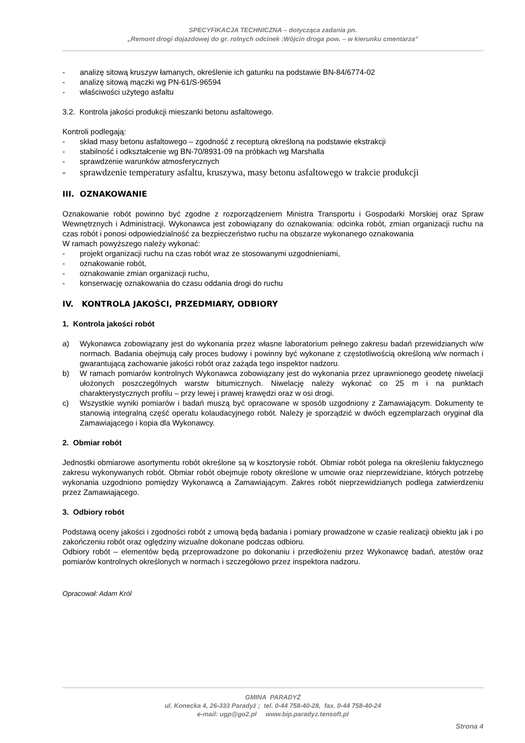SPECYFIKACJA TECHNICZNA – dotycząca zadania pn.
„Remont drogi dojazdowej do gr. rolnych odcinek :Wójcin droga pow. – w kierunku cmentarza”
- analizę sitową kruszyw łamanych, określenie ich gatunku na podstawie BN-84/6774-02
- analizę sitową mączki wg PN-61/S-96594
- właściwości użytego asfaltu
3.2. Kontrola jakości produkcji mieszanki betonu asfaltowego.
Kontroli podlegają:
- skład masy betonu asfaltowego – zgodność z recepturą określoną na podstawie ekstrakcji
- stabilność i odkształcenie wg BN-70/8931-09 na próbkach wg Marshalla
- sprawdzenie warunków atmosferycznych
- sprawdzenie temperatury asfaltu, kruszywa, masy betonu asfaltowego w trakcie produkcji
III. OZNAKOWANIE
Oznakowanie robót powinno być zgodne z rozporządzeniem Ministra Transportu i Gospodarki Morskiej oraz Spraw Wewnętrznych i Administracji. Wykonawca jest zobowiązany do oznakowania: odcinka robót, zmian organizacji ruchu na czas robót i ponosi odpowiedzialność za bezpieczeństwo ruchu na obszarze wykonanego oznakowania
W ramach powyższego należy wykonać:
- projekt organizacji ruchu na czas robót wraz ze stosowanymi uzgodnieniami,
- oznakowanie robót,
- oznakowanie zmian organizacji ruchu,
- konserwację oznakowania do czasu oddania drogi do ruchu
IV. KONTROLA JAKOŚCI, PRZEDMIARY, ODBIORY
1. Kontrola jakości robót
a) Wykonawca zobowiązany jest do wykonania przez własne laboratorium pełnego zakresu badań przewidzianych w/w normach. Badania obejmują cały proces budowy i powinny być wykonane z częstotliwością określoną w/w normach i gwarantującą zachowanie jakości robót oraz zażąda tego inspektor nadzoru.
b) W ramach pomiarów kontrolnych Wykonawca zobowiązany jest do wykonania przez uprawnionego geodetę niwelacji ułożonych poszczególnych warstw bitumicznych. Niwelację należy wykonać co 25 m i na punktach charakterystycznych profilu – przy lewej i prawej krawędzi oraz w osi drogi.
c) Wszystkie wyniki pomiarów i badań muszą być opracowane w sposób uzgodniony z Zamawiającym. Dokumenty te stanowią integralną część operatu kolaudacyjnego robót. Należy je sporządzić w dwóch egzemplarzach oryginał dla Zamawiającego i kopia dla Wykonawcy.
2. Obmiar robót
Jednostki obmiarowe asortymentu robót określone są w kosztorysie robót. Obmiar robót polega na określeniu faktycznego zakresu wykonywanych robót. Obmiar robót obejmuje roboty określone w umowie oraz nieprzewidziane, których potrzebę wykonania uzgodniono pomiędzy Wykonawcą a Zamawiającym. Zakres robót nieprzewidzianych podlega zatwierdzeniu przez Zamawiającego.
3. Odbiory robót
Podstawą oceny jakości i zgodności robót z umową będą badania i pomiary prowadzone w czasie realizacji obiektu jak i po zakończeniu robót oraz oględziny wizualne dokonane podczas odbioru.
Odbiory robót – elementów będą przeprowadzone po dokonaniu i przedłożeniu przez Wykonawcę badań, atestów oraz pomiarów kontrolnych określonych w normach i szczegółowo przez inspektora nadzoru.
Opracował: Adam Król
GMINA PARADYŻ
ul. Konecka 4, 26-333 Paradyż ; tel. 0-44 758-40-28, fax. 0-44 758-40-24
e-mail: ugp@go2.pl www.bip.paradyz.tensoft.pl
Strona 4